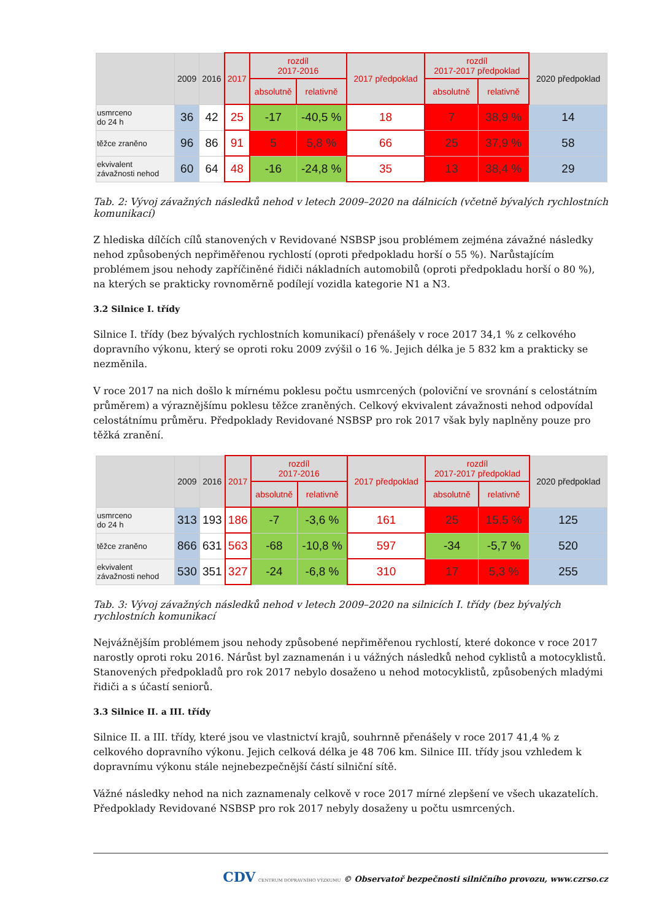| | 2009 | 2016 | 2017 | rozdíl 2017-2016 | | 2017 předpoklad | rozdíl 2017-2017 předpoklad | | 2020 předpoklad |
| --- | --- | --- | --- | --- | --- | --- | --- | --- | --- |
| | | | | absolutně | relativně | | absolutně | relativně | |
| usmrceno do 24 h | 36 | 42 | 25 | -17 | -40,5 % | 18 | 7 | 38,9 % | 14 |
| těžce zraněno | 96 | 86 | 91 | 5 | 5,8 % | 66 | 25 | 37,9 % | 58 |
| ekvivalent závažnosti nehod | 60 | 64 | 48 | -16 | -24,8 % | 35 | 13 | 38,4 % | 29 |
Tab. 2: Vývoj závažných následků nehod v letech 2009–2020 na dálnicích (včetně bývalých rychlostních komunikací)
Z hlediska dílčích cílů stanovených v Revidované NSBSP jsou problémem zejména závažné následky nehod způsobených nepřiměřenou rychlostí (oproti předpokladu horší o 55 %). Narůstajícím problémem jsou nehody zapříčiněné řidiči nákladních automobilů (oproti předpokladu horší o 80 %), na kterých se prakticky rovnoměrně podílejí vozidla kategorie N1 a N3.
3.2 Silnice I. třídy
Silnice I. třídy (bez bývalých rychlostních komunikací) přenášely v roce 2017 34,1 % z celkového dopravního výkonu, který se oproti roku 2009 zvýšil o 16 %. Jejich délka je 5 832 km a prakticky se nezměnila.
V roce 2017 na nich došlo k mírnému poklesu počtu usmrcených (poloviční ve srovnání s celostátním průměrem) a výraznějšímu poklesu těžce zraněných. Celkový ekvivalent závažnosti nehod odpovídal celostátnímu průměru. Předpoklady Revidované NSBSP pro rok 2017 však byly naplněny pouze pro těžká zranění.
| | 2009 | 2016 | 2017 | rozdíl 2017-2016 | | 2017 předpoklad | rozdíl 2017-2017 předpoklad | | 2020 předpoklad |
| --- | --- | --- | --- | --- | --- | --- | --- | --- | --- |
| | | | | absolutně | relativně | | absolutně | relativně | |
| usmrceno do 24 h | 313 | 193 | 186 | -7 | -3,6 % | 161 | 25 | 15,5 % | 125 |
| těžce zraněno | 866 | 631 | 563 | -68 | -10,8 % | 597 | -34 | -5,7 % | 520 |
| ekvivalent závažnosti nehod | 530 | 351 | 327 | -24 | -6,8 % | 310 | 17 | 5,3 % | 255 |
Tab. 3: Vývoj závažných následků nehod v letech 2009–2020 na silnicích I. třídy (bez bývalých rychlostních komunikací
Nejvážnějším problémem jsou nehody způsobené nepřiměřenou rychlostí, které dokonce v roce 2017 narostly oproti roku 2016. Nárůst byl zaznamenán i u vážných následků nehod cyklistů a motocyklistů. Stanovených předpokladů pro rok 2017 nebylo dosaženo u nehod motocyklistů, způsobených mladými řidiči a s účastí seniorů.
3.3 Silnice II. a III. třídy
Silnice II. a III. třídy, které jsou ve vlastnictví krajů, souhrnně přenášely v roce 2017 41,4 % z celkového dopravního výkonu. Jejich celková délka je 48 706 km. Silnice III. třídy jsou vzhledem k dopravnímu výkonu stále nejnebezpečnější částí silniční sítě.
Vážné následky nehod na nich zaznamenaly celkově v roce 2017 mírné zlepšení ve všech ukazatelích. Předpoklady Revidované NSBSP pro rok 2017 nebyly dosaženy u počtu usmrcených.
CDV CENTRUM DOPRAVNÍHO VÝZKUMU © Observatoř bezpečnosti silničního provozu, www.czrso.cz